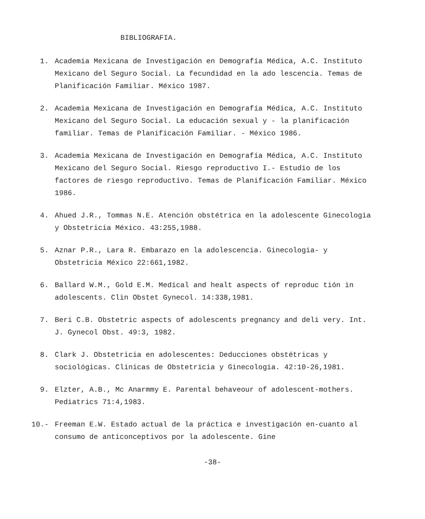BIBLIOGRAFIA.
1. Academia Mexicana de Investigación en Demografía Médica, A.C. Instituto Mexicano del Seguro Social. La fecundidad en la ado lescencia. Temas de Planificación Familiar. México 1987.
2. Academia Mexicana de Investigación en Demografía Médica, A.C. Instituto Mexicano del Seguro Social. La educación sexual y - la planificación familiar. Temas de Planificación Familiar. - México 1986.
3. Academia Mexicana de Investigación en Demografía Médica, A.C. Instituto Mexicano del Seguro Social. Riesgo reproductivo I.- Estudio de los factores de riesgo reproductivo. Temas de Planificación Familiar. México 1986.
4. Ahued J.R., Tommas N.E. Atención obstétrica en la adolescente Ginecologia y Obstetricia México. 43:255,1988.
5. Aznar P.R., Lara R. Embarazo en la adolescencia. Ginecologia- y Obstetricia México 22:661,1982.
6. Ballard W.M., Gold E.M. Medical and healt aspects of reproduc tión in adolescents. Clin Obstet Gynecol. 14:338,1981.
7. Beri C.B. Obstetric aspects of adolescents pregnancy and deli very. Int. J. Gynecol Obst. 49:3, 1982.
8. Clark J. Obstetricia en adolescentes: Deducciones obstétricas y sociológicas. Clinicas de Obstetricia y Ginecologia. 42:10-26,1981.
9. Elzter, A.B., Mc Anarmmy E. Parental behaveour of adolescent-mothers. Pediatrics 71:4,1983.
10.- Freeman E.W. Estado actual de la práctica e investigación en-cuanto al consumo de anticonceptivos por la adolescente. Gine
-38-